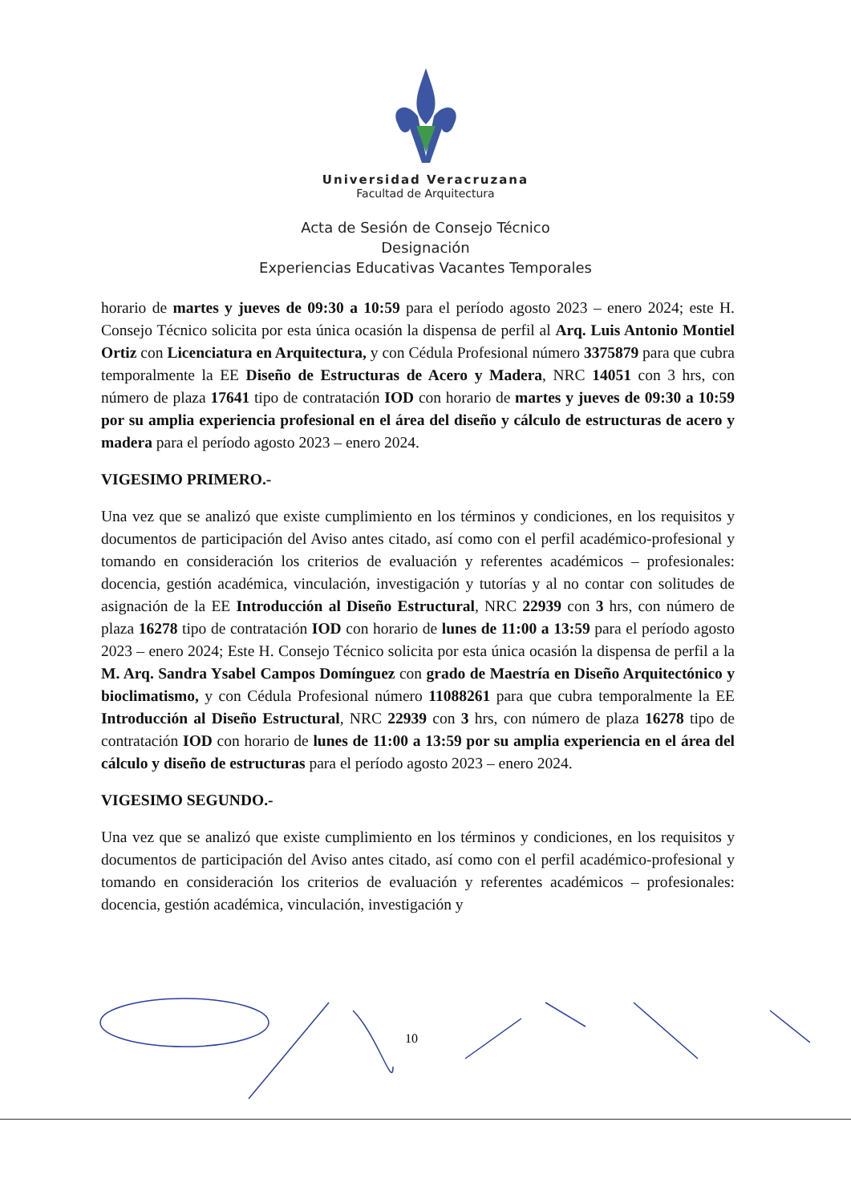Universidad Veracruzana
Facultad de Arquitectura
Acta de Sesión de Consejo Técnico
Designación
Experiencias Educativas Vacantes Temporales
horario de martes y jueves de 09:30 a 10:59 para el período agosto 2023 – enero 2024; este H. Consejo Técnico solicita por esta única ocasión la dispensa de perfil al Arq. Luis Antonio Montiel Ortiz con Licenciatura en Arquitectura, y con Cédula Profesional número 3375879 para que cubra temporalmente la EE Diseño de Estructuras de Acero y Madera, NRC 14051 con 3 hrs, con número de plaza 17641 tipo de contratación IOD con horario de martes y jueves de 09:30 a 10:59 por su amplia experiencia profesional en el área del diseño y cálculo de estructuras de acero y madera para el período agosto 2023 – enero 2024.
VIGESIMO PRIMERO.-
Una vez que se analizó que existe cumplimiento en los términos y condiciones, en los requisitos y documentos de participación del Aviso antes citado, así como con el perfil académico-profesional y tomando en consideración los criterios de evaluación y referentes académicos – profesionales: docencia, gestión académica, vinculación, investigación y tutorías y al no contar con solitudes de asignación de la EE Introducción al Diseño Estructural, NRC 22939 con 3 hrs, con número de plaza 16278 tipo de contratación IOD con horario de lunes de 11:00 a 13:59 para el período agosto 2023 – enero 2024; Este H. Consejo Técnico solicita por esta única ocasión la dispensa de perfil a la M. Arq. Sandra Ysabel Campos Domínguez con grado de Maestría en Diseño Arquitectónico y bioclimatismo, y con Cédula Profesional número 11088261 para que cubra temporalmente la EE Introducción al Diseño Estructural, NRC 22939 con 3 hrs, con número de plaza 16278 tipo de contratación IOD con horario de lunes de 11:00 a 13:59 por su amplia experiencia en el área del cálculo y diseño de estructuras para el período agosto 2023 – enero 2024.
VIGESIMO SEGUNDO.-
Una vez que se analizó que existe cumplimiento en los términos y condiciones, en los requisitos y documentos de participación del Aviso antes citado, así como con el perfil académico-profesional y tomando en consideración los criterios de evaluación y referentes académicos – profesionales: docencia, gestión académica, vinculación, investigación y
10